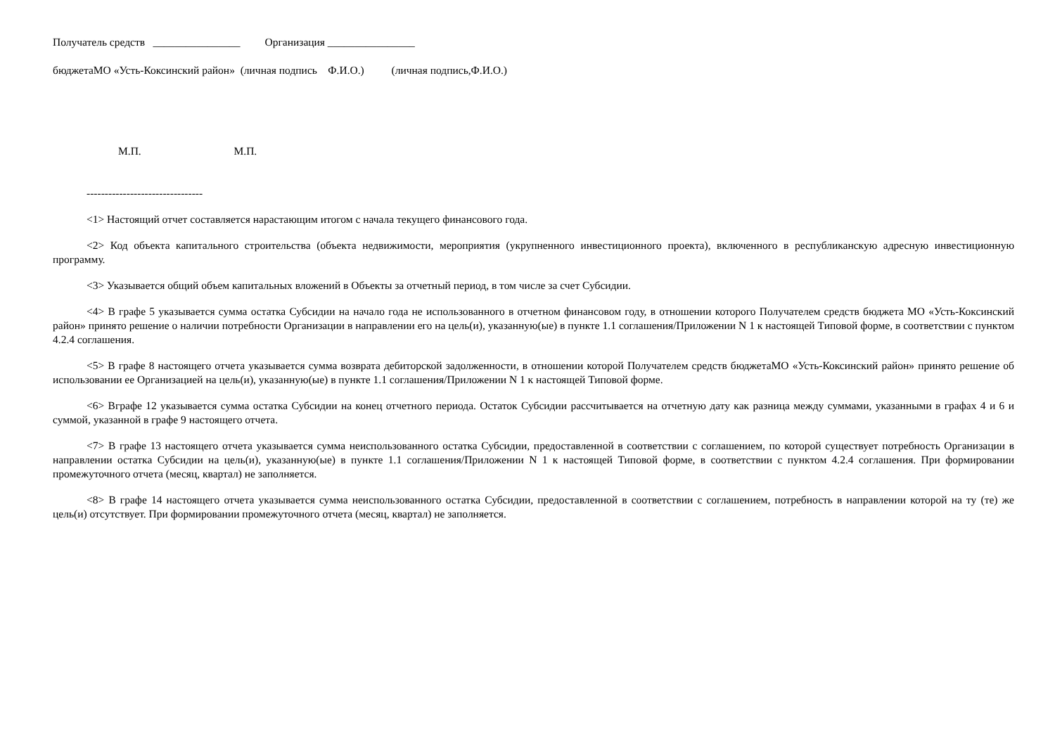Получатель средств ________________ Организация ________________
бюджетаМО «Усть-Коксинский район» (личная подпись Ф.И.О.) (личная подпись,Ф.И.О.)
М.П. М.П.
--------------------------------
<1> Настоящий отчет составляется нарастающим итогом с начала текущего финансового года.
<2> Код объекта капитального строительства (объекта недвижимости, мероприятия (укрупненного инвестиционного проекта), включенного в республиканскую адресную инвестиционную программу.
<3> Указывается общий объем капитальных вложений в Объекты за отчетный период, в том числе за счет Субсидии.
<4> В графе 5 указывается сумма остатка Субсидии на начало года не использованного в отчетном финансовом году, в отношении которого Получателем средств бюджета МО «Усть-Коксинский район» принято решение о наличии потребности Организации в направлении его на цель(и), указанную(ые) в пункте 1.1 соглашения/Приложении N 1 к настоящей Типовой форме, в соответствии с пунктом 4.2.4 соглашения.
<5> В графе 8 настоящего отчета указывается сумма возврата дебиторской задолженности, в отношении которой Получателем средств бюджетаМО «Усть-Коксинский район» принято решение об использовании ее Организацией на цель(и), указанную(ые) в пункте 1.1 соглашения/Приложении N 1 к настоящей Типовой форме.
<6> Вграфе 12 указывается сумма остатка Субсидии на конец отчетного периода. Остаток Субсидии рассчитывается на отчетную дату как разница между суммами, указанными в графах 4 и 6 и суммой, указанной в графе 9 настоящего отчета.
<7> В графе 13 настоящего отчета указывается сумма неиспользованного остатка Субсидии, предоставленной в соответствии с соглашением, по которой существует потребность Организации в направлении остатка Субсидии на цель(и), указанную(ые) в пункте 1.1 соглашения/Приложении N 1 к настоящей Типовой форме, в соответствии с пунктом 4.2.4 соглашения. При формировании промежуточного отчета (месяц, квартал) не заполняется.
<8> В графе 14 настоящего отчета указывается сумма неиспользованного остатка Субсидии, предоставленной в соответствии с соглашением, потребность в направлении которой на ту (те) же цель(и) отсутствует. При формировании промежуточного отчета (месяц, квартал) не заполняется.